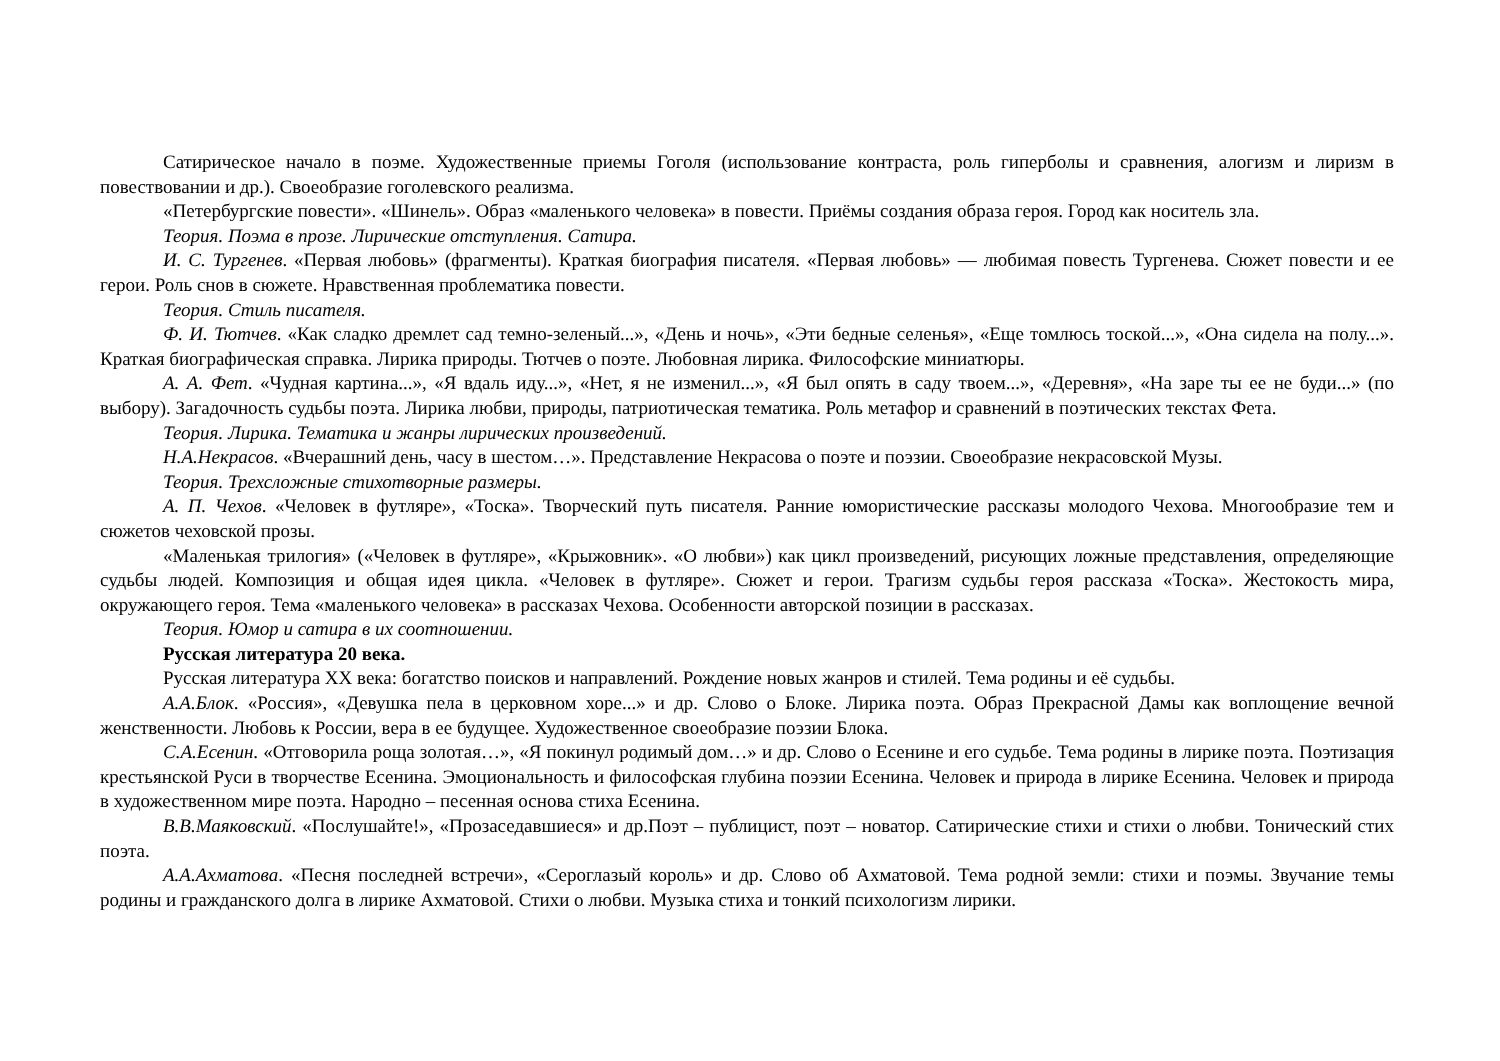Сатирическое начало в поэме. Художественные приемы Гоголя (использование контраста, роль гиперболы и сравнения, алогизм и лиризм в повествовании и др.). Своеобразие гоголевского реализма.
«Петербургские повести». «Шинель». Образ «маленького человека» в повести. Приёмы создания образа героя. Город как носитель зла.
Теория. Поэма в прозе. Лирические отступления. Сатира.
И. С. Тургенев. «Первая любовь» (фрагменты). Краткая биография писателя. «Первая любовь» — любимая повесть Тургенева. Сюжет повести и ее герои. Роль снов в сюжете. Нравственная проблематика повести.
Теория. Стиль писателя.
Ф. И. Тютчев. «Как сладко дремлет сад темно-зеленый...», «День и ночь», «Эти бедные селенья», «Еще томлюсь тоской...», «Она сидела на полу...». Краткая биографическая справка. Лирика природы. Тютчев о поэте. Любовная лирика. Философские миниатюры.
А. А. Фет. «Чудная картина...», «Я вдаль иду...», «Нет, я не изменил...», «Я был опять в саду твоем...», «Деревня», «На заре ты ее не буди...» (по выбору). Загадочность судьбы поэта. Лирика любви, природы, патриотическая тематика. Роль метафор и сравнений в поэтических текстах Фета.
Теория. Лирика. Тематика и жанры лирических произведений.
Н.А.Некрасов. «Вчерашний день, часу в шестом…». Представление Некрасова о поэте и поэзии. Своеобразие некрасовской Музы.
Теория. Трехсложные стихотворные размеры.
А. П. Чехов. «Человек в футляре», «Тоска». Творческий путь писателя. Ранние юмористические рассказы молодого Чехова. Многообразие тем и сюжетов чеховской прозы.
«Маленькая трилогия» («Человек в футляре», «Крыжовник». «О любви») как цикл произведений, рисующих ложные представления, определяющие судьбы людей. Композиция и общая идея цикла. «Человек в футляре». Сюжет и герои. Трагизм судьбы героя рассказа «Тоска». Жестокость мира, окружающего героя. Тема «маленького человека» в рассказах Чехова. Особенности авторской позиции в рассказах.
Теория. Юмор и сатира в их соотношении.
Русская литература 20 века.
Русская литература XX века: богатство поисков и направлений. Рождение новых жанров и стилей. Тема родины и её судьбы.
А.А.Блок. «Россия», «Девушка пела в церковном хоре...» и др. Слово о Блоке. Лирика поэта. Образ Прекрасной Дамы как воплощение вечной женственности. Любовь к России, вера в ее будущее. Художественное своеобразие поэзии Блока.
С.А.Есенин. «Отговорила роща золотая…», «Я покинул родимый дом…» и др. Слово о Есенине и его судьбе. Тема родины в лирике поэта. Поэтизация крестьянской Руси в творчестве Есенина. Эмоциональность и философская глубина поэзии Есенина. Человек и природа в лирике Есенина. Человек и природа в художественном мире поэта. Народно – песенная основа стиха Есенина.
В.В.Маяковский. «Послушайте!», «Прозаседавшиеся» и др.Поэт – публицист, поэт – новатор. Сатирические стихи и стихи о любви. Тонический стих поэта.
А.А.Ахматова. «Песня последней встречи», «Сероглазый король» и др. Слово об Ахматовой. Тема родной земли: стихи и поэмы. Звучание темы родины и гражданского долга в лирике Ахматовой. Стихи о любви. Музыка стиха и тонкий психологизм лирики.